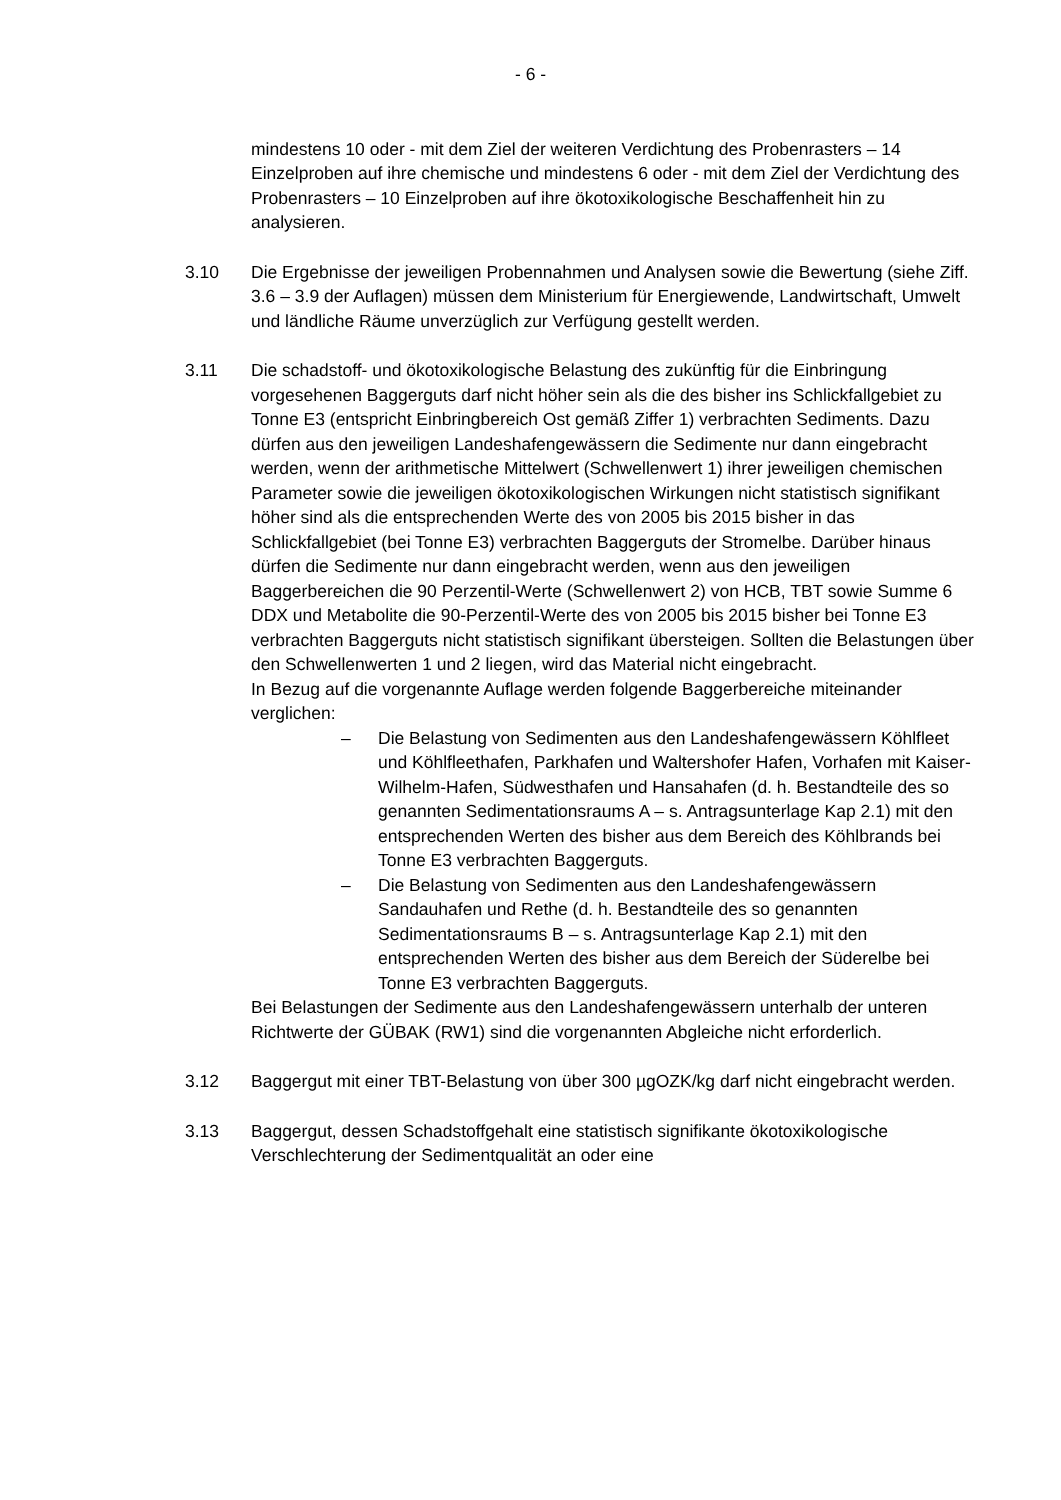- 6 -
mindestens 10 oder - mit dem Ziel der weiteren Verdichtung des Probenrasters – 14 Einzelproben auf ihre chemische und mindestens 6 oder - mit dem Ziel der Verdichtung des Probenrasters – 10 Einzelproben auf ihre ökotoxikologische Beschaffenheit hin zu analysieren.
3.10 Die Ergebnisse der jeweiligen Probennahmen und Analysen sowie die Bewertung (siehe Ziff. 3.6 – 3.9 der Auflagen) müssen dem Ministerium für Energiewende, Landwirtschaft, Umwelt und ländliche Räume unverzüglich zur Verfügung gestellt werden.
3.11 Die schadstoff- und ökotoxikologische Belastung des zukünftig für die Einbringung vorgesehenen Baggerguts darf nicht höher sein als die des bisher ins Schlickfallgebiet zu Tonne E3 (entspricht Einbringbereich Ost gemäß Ziffer 1) verbrachten Sediments. Dazu dürfen aus den jeweiligen Landeshafengewässern die Sedimente nur dann eingebracht werden, wenn der arithmetische Mittelwert (Schwellenwert 1) ihrer jeweiligen chemischen Parameter sowie die jeweiligen ökotoxikologischen Wirkungen nicht statistisch signifikant höher sind als die entsprechenden Werte des von 2005 bis 2015 bisher in das Schlickfallgebiet (bei Tonne E3) verbrachten Baggerguts der Stromelbe. Darüber hinaus dürfen die Sedimente nur dann eingebracht werden, wenn aus den jeweiligen Baggerbereichen die 90 Perzentil-Werte (Schwellenwert 2) von HCB, TBT sowie Summe 6 DDX und Metabolite die 90-Perzentil-Werte des von 2005 bis 2015 bisher bei Tonne E3 verbrachten Baggerguts nicht statistisch signifikant übersteigen. Sollten die Belastungen über den Schwellenwerten 1 und 2 liegen, wird das Material nicht eingebracht.
In Bezug auf die vorgenannte Auflage werden folgende Baggerbereiche miteinander verglichen:
– Die Belastung von Sedimenten aus den Landeshafengewässern Köhlfleet und Köhlfleethafen, Parkhafen und Waltershofer Hafen, Vorhafen mit Kaiser-Wilhelm-Hafen, Südwesthafen und Hansahafen (d. h. Bestandteile des so genannten Sedimentationsraums A – s. Antragsunterlage Kap 2.1) mit den entsprechenden Werten des bisher aus dem Bereich des Köhlbrands bei Tonne E3 verbrachten Baggerguts.
– Die Belastung von Sedimenten aus den Landeshafengewässern Sandauhafen und Rethe (d. h. Bestandteile des so genannten Sedimentationsraums B – s. Antragsunterlage Kap 2.1) mit den entsprechenden Werten des bisher aus dem Bereich der Süderelbe bei Tonne E3 verbrachten Baggerguts.
Bei Belastungen der Sedimente aus den Landeshafengewässern unterhalb der unteren Richtwerte der GÜBAK (RW1) sind die vorgenannten Abgleiche nicht erforderlich.
3.12 Baggergut mit einer TBT-Belastung von über 300 µgOZK/kg darf nicht eingebracht werden.
3.13 Baggergut, dessen Schadstoffgehalt eine statistisch signifikante ökotoxikologische Verschlechterung der Sedimentqualität an oder eine